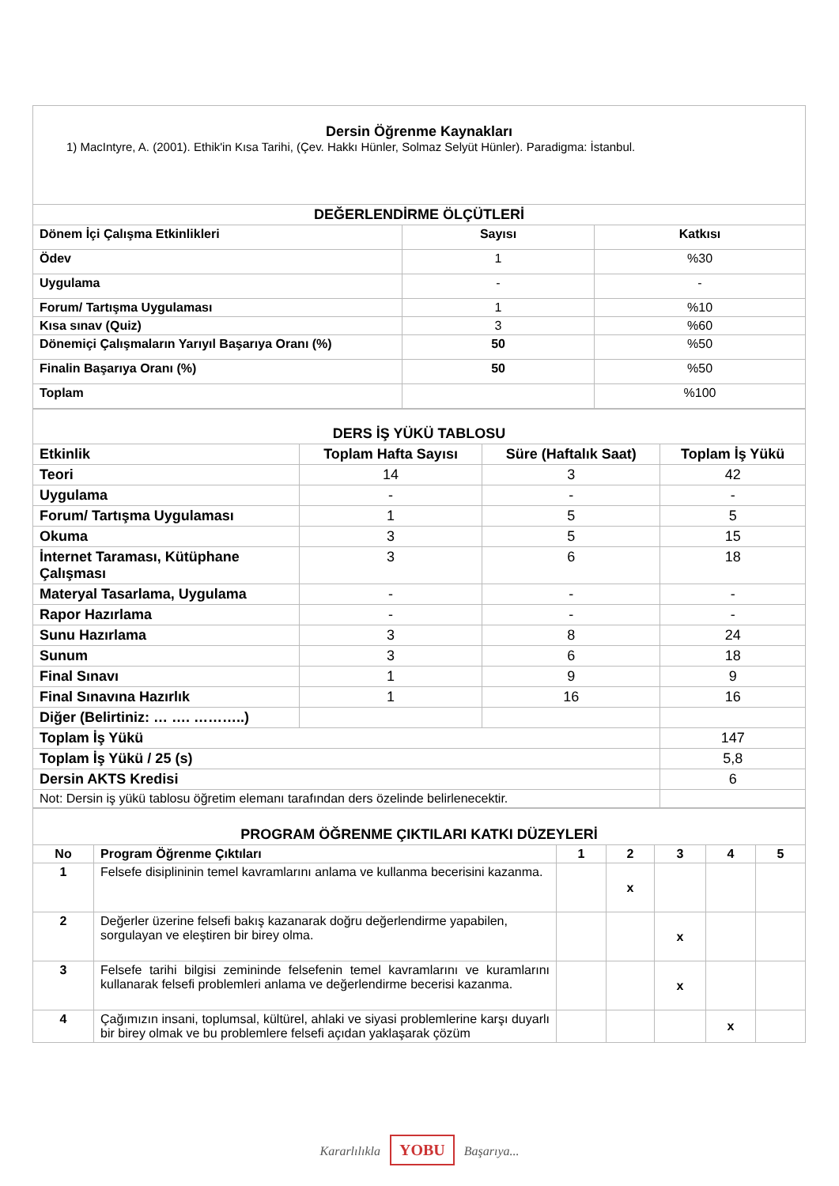| Dersin Öğrenme Kaynakları 1) MacIntyre, A. (2001). Ethik'in Kısa Tarihi, (Çev. Hakkı Hünler, Solmaz Selyüt Hünler). Paradigma: İstanbul. | | |
| DEĞERLENDİRME ÖLÇÜTLERİ | | |
| Dönem İçi Çalışma Etkinlikleri | Sayısı | Katkısı |
| Ödev | 1 | %30 |
| Uygulama | - | - |
| Forum/ Tartışma Uygulaması | 1 | %10 |
| Kısa sınav (Quiz) | 3 | %60 |
| Dönemiçi Çalışmaların Yarıyıl Başarıya Oranı (%) | 50 | %50 |
| Finalin Başarıya Oranı (%) | 50 | %50 |
| Toplam | | %100 |
| DERS İŞ YÜKÜ TABLOSU | | | |
| Etkinlik | Toplam Hafta Sayısı | Süre (Haftalık Saat) | Toplam İş Yükü |
| Teori | 14 | 3 | 42 |
| Uygulama | - | - | - |
| Forum/ Tartışma Uygulaması | 1 | 5 | 5 |
| Okuma | 3 | 5 | 15 |
| İnternet Taraması, Kütüphane Çalışması | 3 | 6 | 18 |
| Materyal Tasarlama, Uygulama | - | - | - |
| Rapor Hazırlama | - | - | - |
| Sunu Hazırlama | 3 | 8 | 24 |
| Sunum | 3 | 6 | 18 |
| Final Sınavı | 1 | 9 | 9 |
| Final Sınavına Hazırlık | 1 | 16 | 16 |
| Diğer (Belirtiniz: … …. ………..) | | | |
| Toplam İş Yükü | | | 147 |
| Toplam İş Yükü / 25 (s) | | | 5,8 |
| Dersin AKTS Kredisi | | | 6 |
| Not: Dersin iş yükü tablosu öğretim elemanı tarafından ders özelinde belirlenecektir. | | | |
| PROGRAM ÖĞRENME ÇIKTILARI KATKI DÜZEYLERİ | | | | | | |
| No | Program Öğrenme Çıktıları | 1 | 2 | 3 | 4 | 5 |
| 1 | Felsefe disiplininin temel kavramlarını anlama ve kullanma becerisini kazanma. | | x | | | |
| 2 | Değerler üzerine felsefi bakış kazanarak doğru değerlendirme yapabilen, sorgulayan ve eleştiren bir birey olma. | | | x | | |
| 3 | Felsefe tarihi bilgisi zemininde felsefenin temel kavramlarını ve kuramlarını kullanarak felsefi problemleri anlama ve değerlendirme becerisi kazanma. | | | x | | |
| 4 | Çağımızın insani, toplumsal, kültürel, ahlaki ve siyasi problemlerine karşı duyarlı bir birey olmak ve bu problemlere felsefi açıdan yaklaşarak çözüm | | | | x | |
Kararlılıkla YOBU Başarıya...